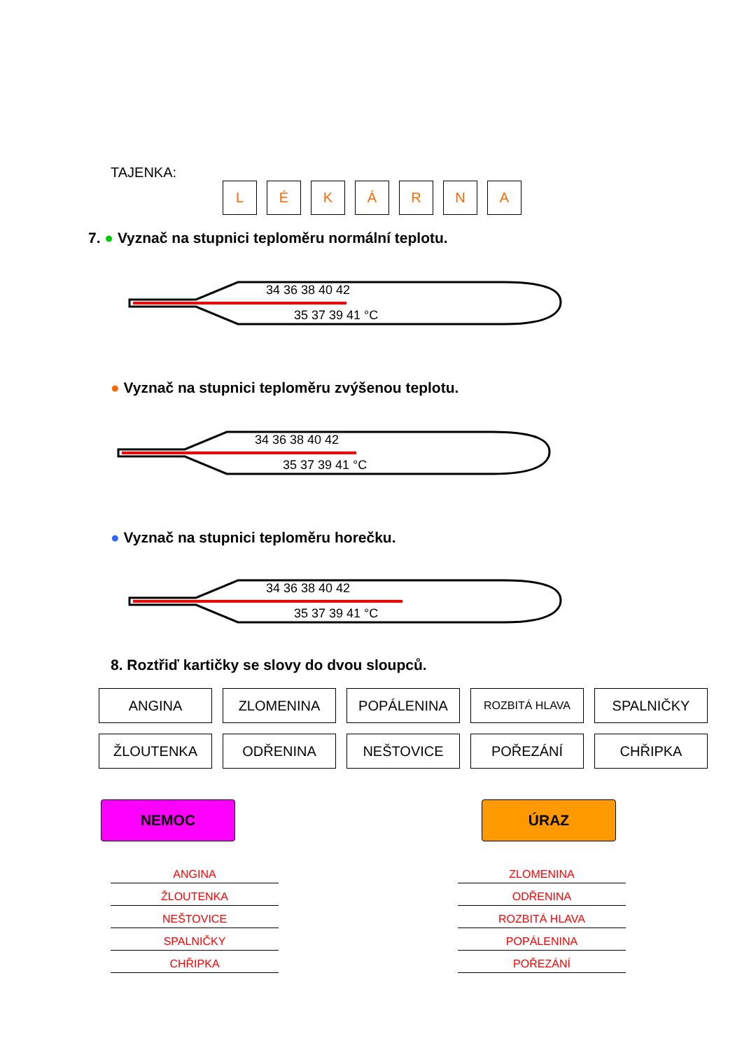TAJENKA:
LÉKÁRNA
7. ● Vyznač na stupnici teploměru normální teplotu.
34 36 38 40 42
35 37 39 41 °C
● Vyznač na stupnici teploměru zvýšenou teplotu.
34 36 38 40 42
35 37 39 41 °C
● Vyznač na stupnici teploměru horečku.
34 36 38 40 42
35 37 39 41 °C
8. Roztřiď kartičky se slovy do dvou sloupců.
| ANGINA | ZLOMENINA | POPÁLENINA | ROZBITÁ HLAVA | SPALNIČKY |
| ŽLOUTENKA | ODŘENINA | NEŠTOVICE | POŘEZÁNÍ | CHŘIPKA |
NEMOC ÚRAZ
ANGINA
ŽLOUTENKA
NEŠTOVICE
SPALNIČKY
CHŘIPKA
ZLOMENINA
ODŘENINA
ROZBITÁ HLAVA
POPÁLENINA
POŘEZÁNÍ